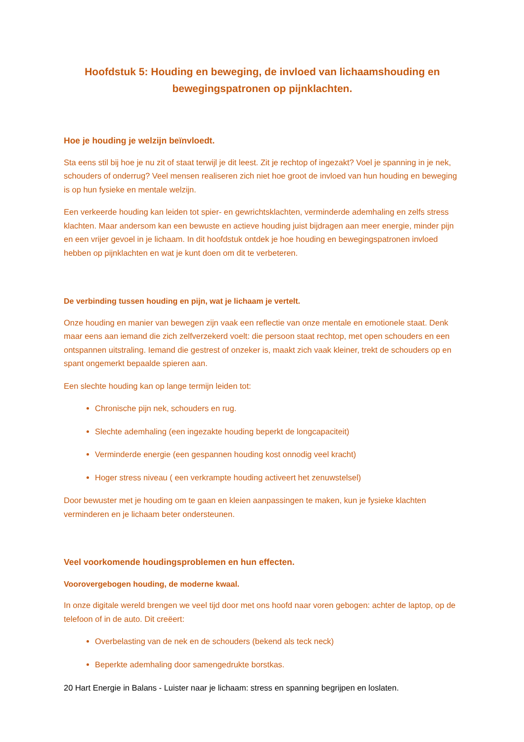Hoofdstuk 5: Houding en beweging, de invloed van lichaamshouding en bewegingspatronen op pijnklachten.
Hoe je houding je welzijn beïnvloedt.
Sta eens stil bij hoe je nu zit of staat terwijl je dit leest. Zit je rechtop of ingezakt? Voel je spanning in je nek, schouders of onderrug? Veel mensen realiseren zich niet hoe groot de invloed van hun houding en beweging is op hun fysieke en mentale welzijn.
Een verkeerde houding kan leiden tot spier- en gewrichtsklachten, verminderde ademhaling en zelfs stress klachten. Maar andersom kan een bewuste en actieve houding juist bijdragen aan meer energie, minder pijn en een vrijer gevoel in je lichaam. In dit hoofdstuk ontdek je hoe houding en bewegingspatronen invloed hebben op pijnklachten en wat je kunt doen om dit te verbeteren.
De verbinding tussen houding en pijn, wat je lichaam je vertelt.
Onze houding en manier van bewegen zijn vaak een reflectie van onze mentale en emotionele staat. Denk maar eens aan iemand die zich zelfverzekerd voelt: die persoon staat rechtop, met open schouders en een ontspannen uitstraling. Iemand die gestrest of onzeker is, maakt zich vaak kleiner, trekt de schouders op en spant ongemerkt bepaalde spieren aan.
Een slechte houding kan op lange termijn leiden tot:
Chronische pijn nek, schouders en rug.
Slechte ademhaling (een ingezakte houding beperkt de longcapaciteit)
Verminderde energie (een gespannen houding kost onnodig veel kracht)
Hoger stress niveau ( een verkrampte houding activeert het zenuwstelsel)
Door bewuster met je houding om te gaan en kleien aanpassingen te maken, kun je fysieke klachten verminderen en je lichaam beter ondersteunen.
Veel voorkomende houdingsproblemen en hun effecten.
Voorovergebogen houding, de moderne kwaal.
In onze digitale wereld brengen we veel tijd door met ons hoofd naar voren gebogen: achter de laptop, op de telefoon of in de auto. Dit creëert:
Overbelasting van de nek en de schouders (bekend als teck neck)
Beperkte ademhaling door samengedrukte borstkas.
20 Hart Energie in Balans - Luister naar je lichaam: stress en spanning begrijpen en loslaten.